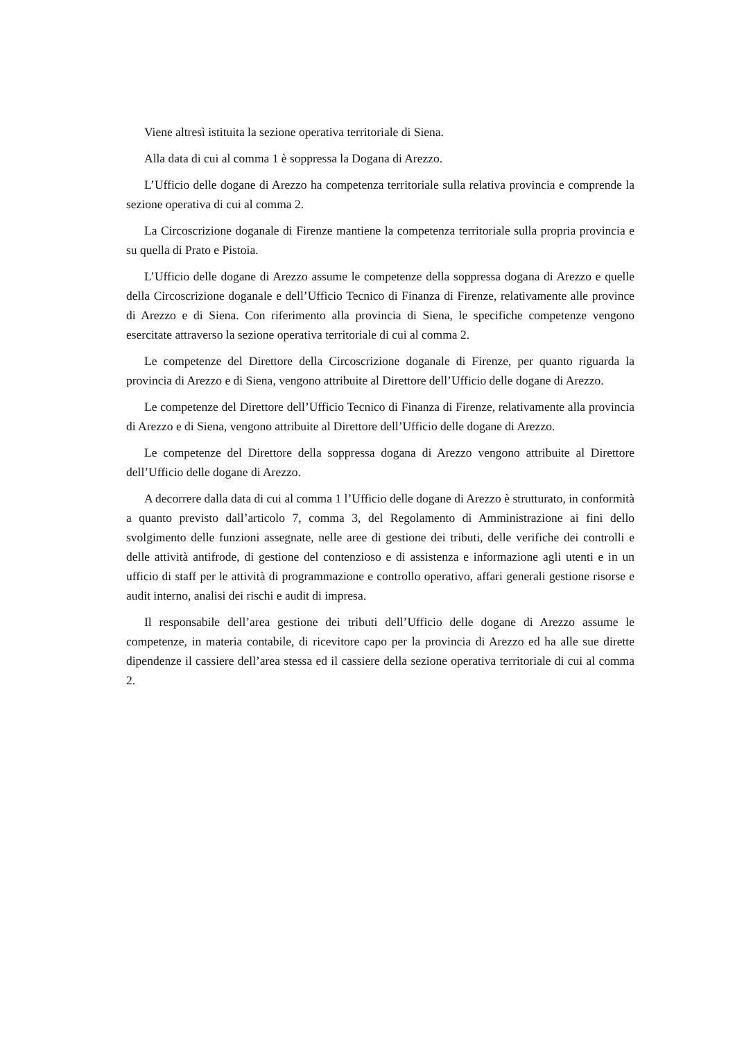Viene altresì istituita la sezione operativa territoriale di Siena.
Alla data di cui al comma 1 è soppressa la Dogana di Arezzo.
L’Ufficio delle dogane di Arezzo ha competenza territoriale sulla relativa provincia e comprende la sezione operativa di cui al comma 2.
La Circoscrizione doganale di Firenze mantiene la competenza territoriale sulla propria provincia e su quella di Prato e Pistoia.
L’Ufficio delle dogane di Arezzo assume le competenze della soppressa dogana di Arezzo e quelle della Circoscrizione doganale e dell’Ufficio Tecnico di Finanza di Firenze, relativamente alle province di Arezzo e di Siena. Con riferimento alla provincia di Siena, le specifiche competenze vengono esercitate attraverso la sezione operativa territoriale di cui al comma 2.
Le competenze del Direttore della Circoscrizione doganale di Firenze, per quanto riguarda la provincia di Arezzo e di Siena, vengono attribuite al Direttore dell’Ufficio delle dogane di Arezzo.
Le competenze del Direttore dell’Ufficio Tecnico di Finanza di Firenze, relativamente alla provincia di Arezzo e di Siena, vengono attribuite al Direttore dell’Ufficio delle dogane di Arezzo.
Le competenze del Direttore della soppressa dogana di Arezzo vengono attribuite al Direttore dell’Ufficio delle dogane di Arezzo.
A decorrere dalla data di cui al comma 1 l’Ufficio delle dogane di Arezzo è strutturato, in conformità a quanto previsto dall’articolo 7, comma 3, del Regolamento di Amministrazione ai fini dello svolgimento delle funzioni assegnate, nelle aree di gestione dei tributi, delle verifiche dei controlli e delle attività antifrode, di gestione del contenzioso e di assistenza e informazione agli utenti e in un ufficio di staff per le attività di programmazione e controllo operativo, affari generali gestione risorse e audit interno, analisi dei rischi e audit di impresa.
Il responsabile dell’area gestione dei tributi dell’Ufficio delle dogane di Arezzo assume le competenze, in materia contabile, di ricevitore capo per la provincia di Arezzo ed ha alle sue dirette dipendenze il cassiere dell’area stessa ed il cassiere della sezione operativa territoriale di cui al comma 2.